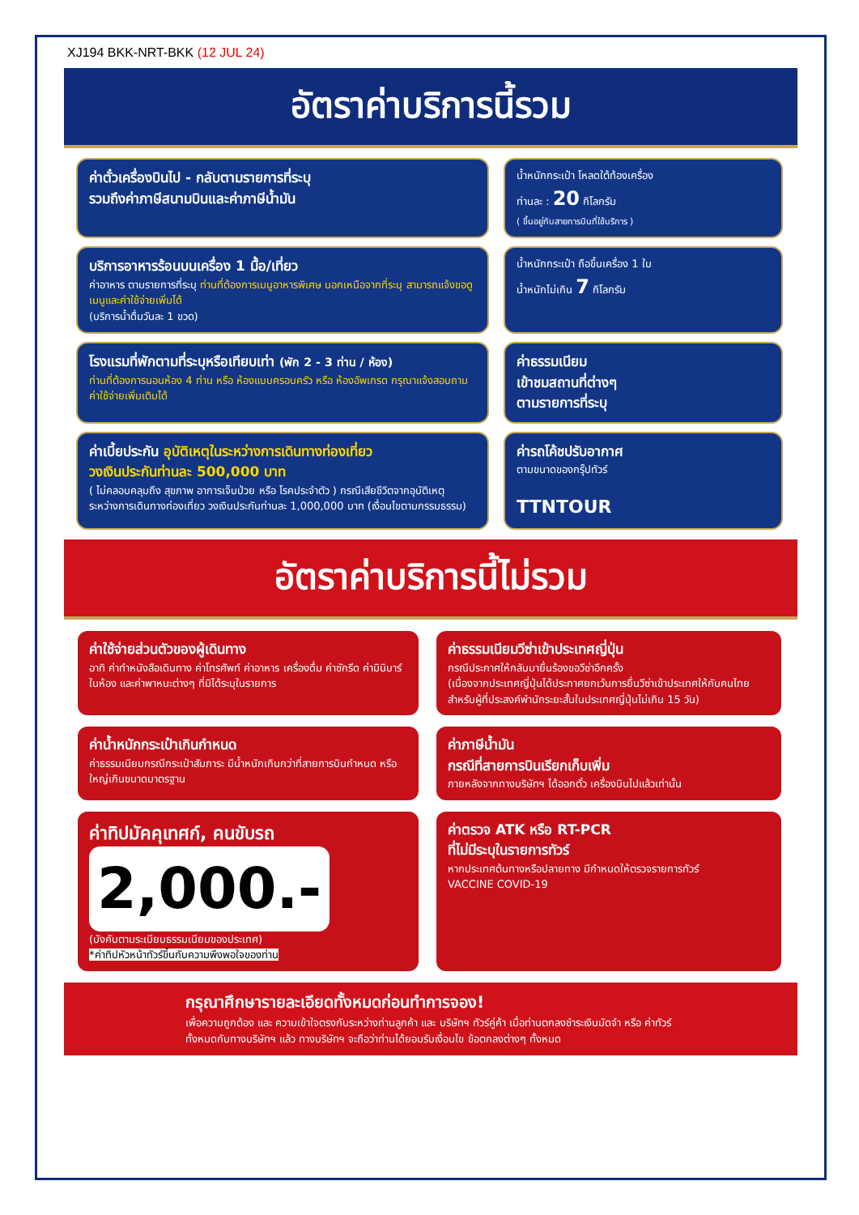XJ194 BKK-NRT-BKK (12 JUL 24)
อัตราค่าบริการนี้รวม
ค่าตั๋วเครื่องบินไป - กลับตามรายการที่ระบุ
รวมถึงค่าภาษีสนามบินและค่าภาษีน้ำมัน
น้ำหนักกระเป๋า โหลดใต้ท้องเครื่อง
ท่านละ : 20 กิโลกรัม
( ขึ้นอยู่กับสายการบินที่ใช้บริการ )
บริการอาหารร้อนบนเครื่อง 1 มื้อ/เที่ยว
ค่าอาหาร ตามรายการที่ระบุ ท่านที่ต้องการเมนูอาหารพิเศษ นอกเหนือจากที่ระบุ สามารถแจ้งขอดูเมนูและค่าใช้จ่ายเพิ่มได้
(บริการน้ำดื่มวันละ 1 ขวด)
น้ำหนักกระเป๋า ถือขึ้นเครื่อง 1 ใบ
น้ำหนักไม่เกิน 7 กิโลกรัม
โรงแรมที่พักตามที่ระบุหรือเทียบเท่า (พัก 2 - 3 ท่าน / ห้อง)
ท่านที่ต้องการนอนห้อง 4 ท่าน หรือ ห้องแบบครอบครัว หรือ ห้องอัพเกรด กรุณาแจ้งสอบถามค่าใช้จ่ายเพิ่มเติมได้
ค่าธรรมเนียม
เข้าชมสถานที่ต่างๆ
ตามรายการที่ระบุ
ค่าเบี้ยประกัน อุบัติเหตุในระหว่างการเดินทางท่องเที่ยว
วงเงินประกันท่านละ 500,000 บาท
( ไม่คลอบคลุมถึง สุขภาพ อาการเจ็บป่วย หรือ โรคประจำตัว ) กรณีเสียชีวิตจากอุบัติเหตุ ระหว่างการเดินทางท่องเที่ยว วงเงินประกันท่านละ 1,000,000 บาท (เงื่อนไขตามกรรมธรรม)
ค่ารถโค้ชปรับอากาศ
ตามขนาดของกรุ๊ปทัวร์
TTNTOUR
อัตราค่าบริการนี้ไม่รวม
ค่าใช้จ่ายส่วนตัวของผู้เดินทาง
อาทิ ค่าทำหนังสือเดินทาง ค่าโทรศัพท์ ค่าอาหาร เครื่องดื่ม ค่าซักรีด ค่ามินิบาร์ในห้อง และค่าพาหนะต่างๆ ที่มิได้ระบุในรายการ
ค่าธรรมเนียมวีซ่าเข้าประเทศญี่ปุ่น
กรณีประกาศให้กลับมายื่นร้องขอวีซ่าอีกครั้ง
(เนื่องจากประเทศญี่ปุ่นได้ประกาศยกเว้นการยื่นวีซ่าเข้าประเทศให้กับคนไทยสำหรับผู้ที่ประสงค์พำนักระยะสั้นในประเทศญี่ปุ่นไม่เกิน 15 วัน)
ค่าน้ำหนักกระเป๋าเกินกำหนด
ค่าธรรมเนียมกรณีกระเป๋าสัมภาระ มีน้ำหนักเกินกว่าที่สายการบินกำหนด หรือใหญ่เกินขนาดมาตรฐาน
ค่าภาษีน้ำมัน
กรณีที่สายการบินเรียกเก็บเพิ่ม
ภายหลังจากทางบริษัทฯ ได้ออกตั๋ว เครื่องบินไปแล้วเท่านั้น
ค่าทิปมัคคุเทศก์, คนขับรถ
2,000.-
(บังคับตามระเบียบธรรมเนียมของประเทศ)
*ค่าทิปหัวหน้าทัวร์ขึ้นกับความพึงพอใจของท่าน
ค่าตรวจ ATK หรือ RT-PCR
ที่ไม่มีระบุในรายการทัวร์
หากประเทศต้นทางหรือปลายทาง มีกำหนดให้ตรวจรายการทัวร์
VACCINE COVID-19
กรุณาศึกษารายละเอียดทั้งหมดก่อนทำการจอง!
เพื่อความถูกต้อง และ ความเข้าใจตรงกันระหว่างท่านลูกค้า และ บริษัทฯ ทัวร์คู่ค้า เมื่อท่านตกลงชำระเงินมัดจำ หรือ ค่าทัวร์ทั้งหมดกับทางบริษัทฯ แล้ว ทางบริษัทฯ จะถือว่าท่านได้ยอมรับเงื่อนไข ข้อตกลงต่างๆ ทั้งหมด